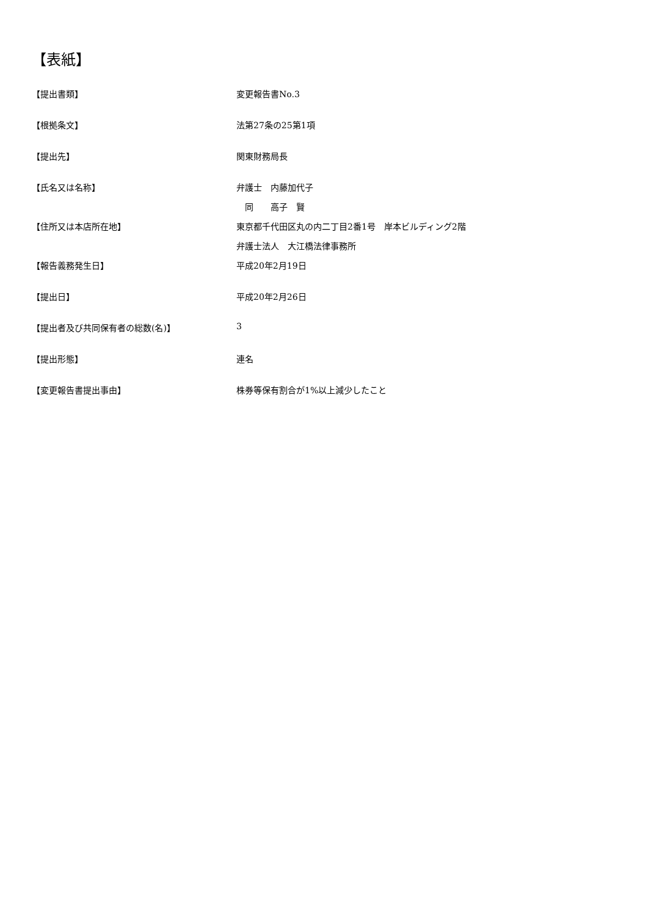【表紙】
| 【提出書類】 | 変更報告書No.3 |
| 【根拠条文】 | 法第27条の25第1項 |
| 【提出先】 | 関東財務局長 |
| 【氏名又は名称】 | 弁護士 内藤加代子 |
| | 同 高子 賢 |
| 【住所又は本店所在地】 | 東京都千代田区丸の内二丁目2番1号 岸本ビルディング2階 |
| | 弁護士法人 大江橋法律事務所 |
| 【報告義務発生日】 | 平成20年2月19日 |
| 【提出日】 | 平成20年2月26日 |
| 【提出者及び共同保有者の総数(名)】 | 3 |
| 【提出形態】 | 連名 |
| 【変更報告書提出事由】 | 株券等保有割合が1%以上減少したこと |